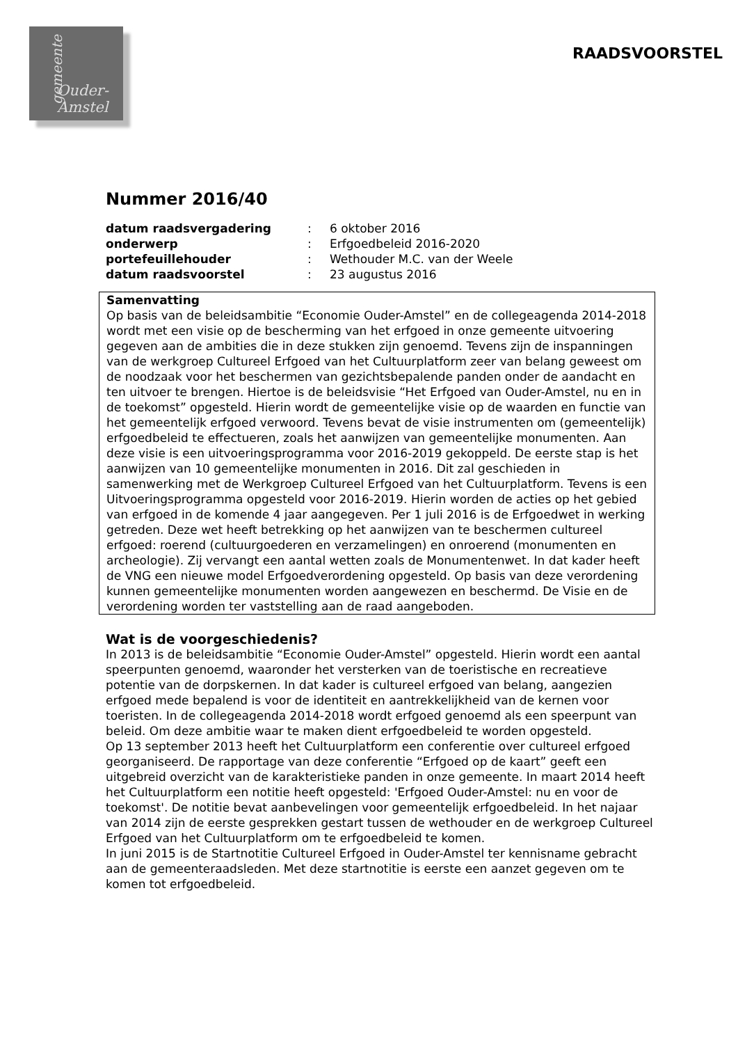gemeente
Ouder-
Amstel
RAADSVOORSTEL
Nummer 2016/40
| datum raadsvergadering | : | 6 oktober 2016 |
| onderwerp | : | Erfgoedbeleid 2016-2020 |
| portefeuillehouder | : | Wethouder M.C. van der Weele |
| datum raadsvoorstel | : | 23 augustus 2016 |
Samenvatting
Op basis van de beleidsambitie “Economie Ouder-Amstel” en de collegeagenda 2014-2018 wordt met een visie op de bescherming van het erfgoed in onze gemeente uitvoering gegeven aan de ambities die in deze stukken zijn genoemd. Tevens zijn de inspanningen van de werkgroep Cultureel Erfgoed van het Cultuurplatform zeer van belang geweest om de noodzaak voor het beschermen van gezichtsbepalende panden onder de aandacht en ten uitvoer te brengen. Hiertoe is de beleidsvisie “Het Erfgoed van Ouder-Amstel, nu en in de toekomst” opgesteld. Hierin wordt de gemeentelijke visie op de waarden en functie van het gemeentelijk erfgoed verwoord. Tevens bevat de visie instrumenten om (gemeentelijk) erfgoedbeleid te effectueren, zoals het aanwijzen van gemeentelijke monumenten. Aan deze visie is een uitvoeringsprogramma voor 2016-2019 gekoppeld. De eerste stap is het aanwijzen van 10 gemeentelijke monumenten in 2016. Dit zal geschieden in samenwerking met de Werkgroep Cultureel Erfgoed van het Cultuurplatform. Tevens is een Uitvoeringsprogramma opgesteld voor 2016-2019. Hierin worden de acties op het gebied van erfgoed in de komende 4 jaar aangegeven. Per 1 juli 2016 is de Erfgoedwet in werking getreden. Deze wet heeft betrekking op het aanwijzen van te beschermen cultureel erfgoed: roerend (cultuurgoederen en verzamelingen) en onroerend (monumenten en archeologie). Zij vervangt een aantal wetten zoals de Monumentenwet. In dat kader heeft de VNG een nieuwe model Erfgoedverordening opgesteld. Op basis van deze verordening kunnen gemeentelijke monumenten worden aangewezen en beschermd. De Visie en de verordening worden ter vaststelling aan de raad aangeboden.
Wat is de voorgeschiedenis?
In 2013 is de beleidsambitie “Economie Ouder-Amstel” opgesteld. Hierin wordt een aantal speerpunten genoemd, waaronder het versterken van de toeristische en recreatieve potentie van de dorpskernen. In dat kader is cultureel erfgoed van belang, aangezien erfgoed mede bepalend is voor de identiteit en aantrekkelijkheid van de kernen voor toeristen. In de collegeagenda 2014-2018 wordt erfgoed genoemd als een speerpunt van beleid. Om deze ambitie waar te maken dient erfgoedbeleid te worden opgesteld.
Op 13 september 2013 heeft het Cultuurplatform een conferentie over cultureel erfgoed georganiseerd. De rapportage van deze conferentie “Erfgoed op de kaart” geeft een uitgebreid overzicht van de karakteristieke panden in onze gemeente. In maart 2014 heeft het Cultuurplatform een notitie heeft opgesteld: 'Erfgoed Ouder-Amstel: nu en voor de toekomst'. De notitie bevat aanbevelingen voor gemeentelijk erfgoedbeleid. In het najaar van 2014 zijn de eerste gesprekken gestart tussen de wethouder en de werkgroep Cultureel Erfgoed van het Cultuurplatform om te erfgoedbeleid te komen.
In juni 2015 is de Startnotitie Cultureel Erfgoed in Ouder-Amstel ter kennisname gebracht aan de gemeenteraadsleden. Met deze startnotitie is eerste een aanzet gegeven om te komen tot erfgoedbeleid.